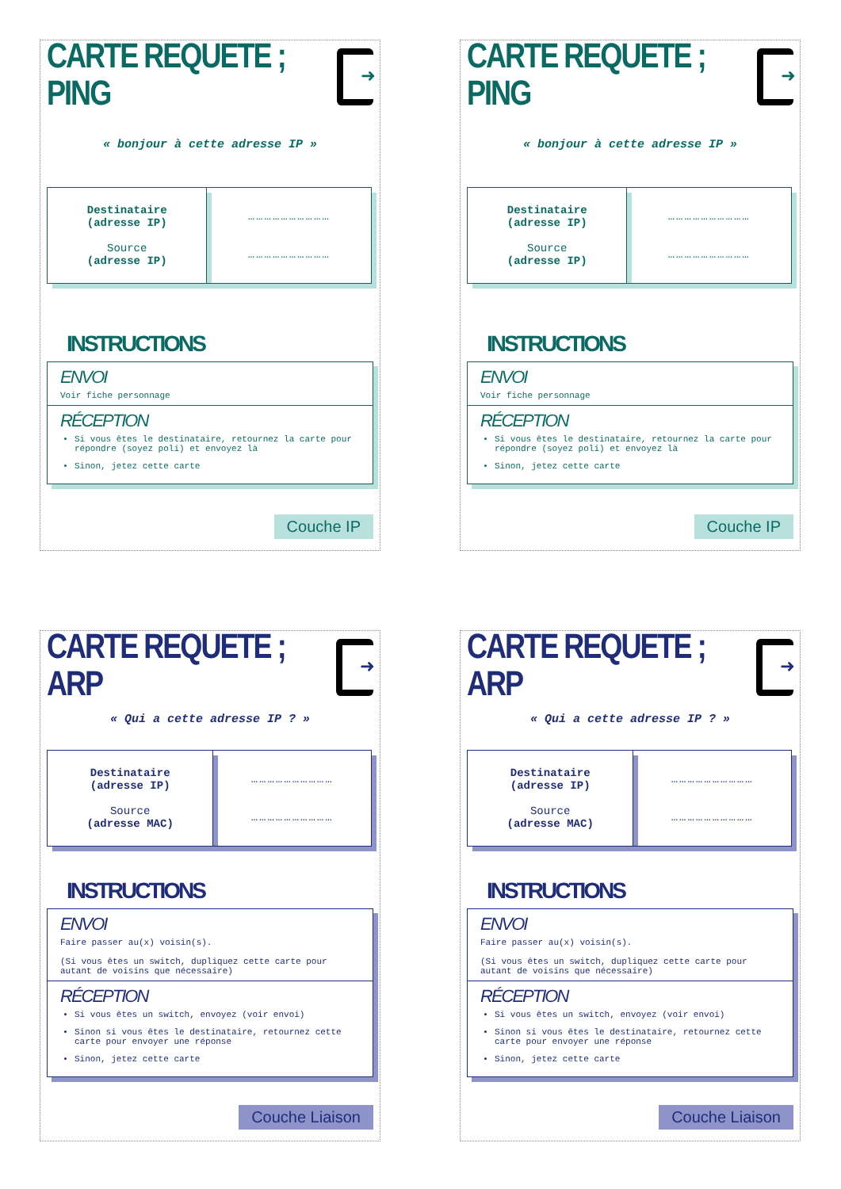CARTE REQUETE ; PING
➜
« bonjour à cette adresse IP »
| Destinataire (adresse IP) Source (adresse IP) | ………………………… ………………………… |
INSTRUCTIONS
ENVOI
Voir fiche personnage
RÉCEPTION
Si vous êtes le destinataire, retournez la carte pour répondre (soyez poli) et envoyez là
Sinon, jetez cette carte
Couche IP
CARTE REQUETE ; PING
➜
« bonjour à cette adresse IP »
| Destinataire (adresse IP) Source (adresse IP) | ………………………… ………………………… |
INSTRUCTIONS
ENVOI
Voir fiche personnage
RÉCEPTION
Si vous êtes le destinataire, retournez la carte pour répondre (soyez poli) et envoyez là
Sinon, jetez cette carte
Couche IP
CARTE REQUETE ; ARP
➜
« Qui a cette adresse IP ? »
| Destinataire (adresse IP) Source (adresse MAC) | ………………………… ………………………… |
INSTRUCTIONS
ENVOI
Faire passer au(x) voisin(s).
(Si vous êtes un switch, dupliquez cette carte pour autant de voisins que nécessaire)
RÉCEPTION
Si vous êtes un switch, envoyez (voir envoi)
Sinon si vous êtes le destinataire, retournez cette carte pour envoyer une réponse
Sinon, jetez cette carte
Couche Liaison
CARTE REQUETE ; ARP
➜
« Qui a cette adresse IP ? »
| Destinataire (adresse IP) Source (adresse MAC) | ………………………… ………………………… |
INSTRUCTIONS
ENVOI
Faire passer au(x) voisin(s).
(Si vous êtes un switch, dupliquez cette carte pour autant de voisins que nécessaire)
RÉCEPTION
Si vous êtes un switch, envoyez (voir envoi)
Sinon si vous êtes le destinataire, retournez cette carte pour envoyer une réponse
Sinon, jetez cette carte
Couche Liaison